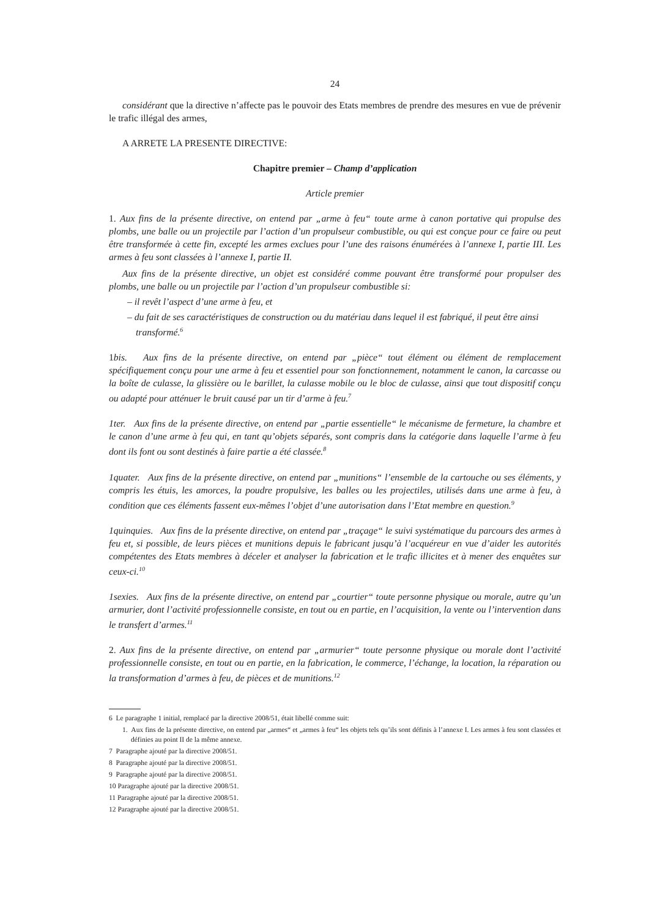24
considérant que la directive n’affecte pas le pouvoir des Etats membres de prendre des mesures en vue de prévenir le trafic illégal des armes,
A ARRETE LA PRESENTE DIRECTIVE:
Chapitre premier – Champ d’application
Article premier
1. Aux fins de la présente directive, on entend par „arme à feu“ toute arme à canon portative qui propulse des plombs, une balle ou un projectile par l’action d’un propulseur combustible, ou qui est conçue pour ce faire ou peut être transformée à cette fin, excepté les armes exclues pour l’une des raisons énumérées à l’annexe I, partie III. Les armes à feu sont classées à l’annexe I, partie II.
Aux fins de la présente directive, un objet est considéré comme pouvant être transformé pour propulser des plombs, une balle ou un projectile par l’action d’un propulseur combustible si:
– il revêt l’aspect d’une arme à feu, et
– du fait de ses caractéristiques de construction ou du matériau dans lequel il est fabriqué, il peut être ainsi transformé.<sup>6</sup>
1bis. Aux fins de la présente directive, on entend par „pièce“ tout élément ou élément de remplacement spécifiquement conçu pour une arme à feu et essentiel pour son fonctionnement, notamment le canon, la carcasse ou la boîte de culasse, la glissière ou le barillet, la culasse mobile ou le bloc de culasse, ainsi que tout dispositif conçu ou adapté pour atténuer le bruit causé par un tir d’arme à feu.<sup>7</sup>
1ter. Aux fins de la présente directive, on entend par „partie essentielle“ le mécanisme de fermeture, la chambre et le canon d’une arme à feu qui, en tant qu’objets séparés, sont compris dans la catégorie dans laquelle l’arme à feu dont ils font ou sont destinés à faire partie a été classée.<sup>8</sup>
1quater. Aux fins de la présente directive, on entend par „munitions“ l’ensemble de la cartouche ou ses éléments, y compris les étuis, les amorces, la poudre propulsive, les balles ou les projectiles, utilisés dans une arme à feu, à condition que ces éléments fassent eux-mêmes l’objet d’une autorisation dans l’Etat membre en question.<sup>9</sup>
1quinquies. Aux fins de la présente directive, on entend par „traçage“ le suivi systématique du parcours des armes à feu et, si possible, de leurs pièces et munitions depuis le fabricant jusqu’à l’acquéreur en vue d’aider les autorités compétentes des Etats membres à déceler et analyser la fabrication et le trafic illicites et à mener des enquêtes sur ceux-ci.<sup>10</sup>
1sexies. Aux fins de la présente directive, on entend par „courtier“ toute personne physique ou morale, autre qu’un armurier, dont l’activité professionnelle consiste, en tout ou en partie, en l’acquisition, la vente ou l’intervention dans le transfert d’armes.<sup>11</sup>
2. Aux fins de la présente directive, on entend par „armurier“ toute personne physique ou morale dont l’activité professionnelle consiste, en tout ou en partie, en la fabrication, le commerce, l’échange, la location, la réparation ou la transformation d’armes à feu, de pièces et de munitions.<sup>12</sup>
6 Le paragraphe 1 initial, remplacé par la directive 2008/51, était libellé comme suit:
1. Aux fins de la présente directive, on entend par „armes“ et „armes à feu“ les objets tels qu’ils sont définis à l’annexe I. Les armes à feu sont classées et définies au point II de la même annexe.
7 Paragraphe ajouté par la directive 2008/51.
8 Paragraphe ajouté par la directive 2008/51.
9 Paragraphe ajouté par la directive 2008/51.
10 Paragraphe ajouté par la directive 2008/51.
11 Paragraphe ajouté par la directive 2008/51.
12 Paragraphe ajouté par la directive 2008/51.